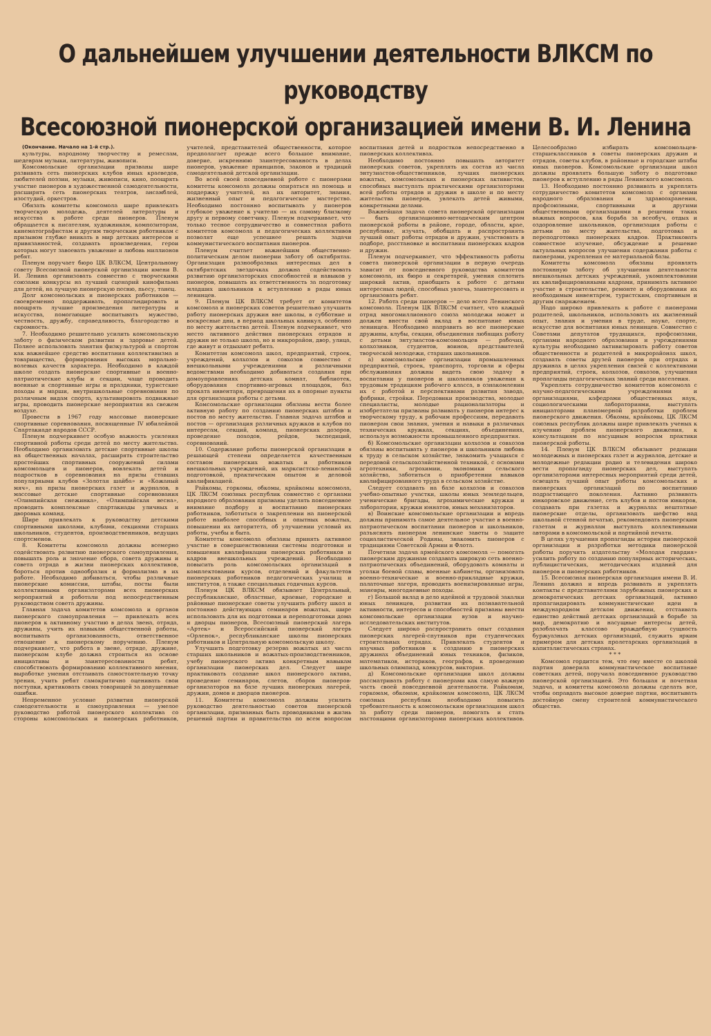О дальнейшем улучшении деятельности ВЛКСМ по руководству
Всесоюзной пионерской организацией имени В. И. Ленина
(Окончание. Начало на 1-й стр.).
культуры, народному творчеству и ремеслам, шедеврам музыки, литературы, живописи.
Комсомольские организации призваны шире развивать сеть пионерских клубов юных краеведов, любителей поэзии, музыки, живописи, кино, поощрять участие пионеров в художественной самодеятельности, расширять сеть пионерских театров, ансамблей, изостудий, оркестров.
Обязать комитеты комсомола шире привлекать творческую молодежь, деятелей литературы и искусства к работе среди пионеров. Пленум обращается к писателям, художникам, композиторам, кинематографистам и другим творческим работникам с призывом глубже вникать в мир детских интересов и привязанностей, создавать произведения, герои которых могут завоевать уважение и любовь миллионов ребят.
Пленум поручает бюро ЦК ВЛКСМ, Центральному совету Всесоюзной пионерской организации имени В. И. Ленина организовать совместно с творческими союзами конкурсы на лучший сценарий кинофильма для детей, на лучшую пионерскую песню, пьесу, танец.
Долг комсомольских и пионерских работников — своевременно поддерживать, пропагандировать и поощрять лучшие произведения литературы и искусства, помогающие воспитывать мужество, честность, дружбу, справедливость, благородство и скромность.
7. Необходимо решительно усилить комсомольскую заботу о физическом развитии и здоровье детей. Полнее использовать занятия физкультурой и спортом как важнейшее средство воспитания коллективизма и товарищества, формирования высоких морально-волевых качеств характера. Необходимо в каждой школе создать пионерские спортивные и военно-патриотические клубы и секции, чаще проводить военные и спортивные игры и праздники, туристские походы и марши, внутришкольные соревнования по различным видам спорта, культивировать подвижные игры, проводить пионерские мероприятия на свежем воздухе.
Провести в 1967 году массовые пионерские спортивные соревнования, посвященные IV юбилейной Спартакиаде народов СССР.
Пленум подчеркивает особую важность усиления спортивной работы среди детей по месту жительства. Необходимо организовать детские спортивные школы на общественных началах, расширять строительство простейших спортивных сооружений силами комсомольцев и пионеров, вовлекать детей и подростков в соревнования на призы ставших популярными клубов «Золотая шайба» и «Кожаный мяч», на призы пионерских газет и журналов, в массовые детские спортивные соревнования «Олимпийская снежинка», «Олимпийская весна», проводить комплексные спартакиады уличных и дворовых команд.
Шире привлекать к руководству детскими спортивными школами, клубами, секциями старших школьников, студентов, производственников, ведущих спортсменов.
8. Комитеты комсомола должны всемерно содействовать развитию пионерского самоуправления, повышать роль и значение сбора, совета дружины и совета отряда в жизни пионерских коллективов, бороться против однообразия и формализма в их работе. Необходимо добиваться, чтобы различные пионерские комиссии, штабы, посты были коллективными организаторами всех пионерских мероприятий и работали под непосредственным руководством совета дружины.
Главная задача комитетов комсомола и органов пионерского самоуправления — привлекать всех пионеров к активному участию в делах звена, отряда, дружины, учить их навыкам общественной работы, воспитывать организованность, ответственное отношение к пионерскому поручению. Пленум подчеркивает, что работа в звене, отряде, дружине, пионерском клубе должна строиться на основе инициативы и заинтересованности ребят, способствовать формированию коллективного мнения, выработке умения отстаивать самостоятельную точку зрения, учить ребят самокритично оценивать свои поступки, критиковать своих товарищей за допущенные ошибки.
Непременное условие развития пионерской самодеятельности и самоуправления — умелое руководство работой пионерского коллектива со стороны комсомольских и пионерских работников, учителей, представителей общественности, которое предполагает прежде всего большое внимание, доверие, искреннюю заинтересованность в делах пионеров, уважение принципов, законов и традиций самодеятельной детской организации.
Во всей своей повседневной работе с пионерами комитеты комсомола должны опираться на помощь и поддержку учителей, на их авторитет, знания, жизненный опыт и педагогическое мастерство. Необходимо постоянно воспитывать у пионеров глубокое уважение к учителю — их самому близкому другу и первому советчику. Пленум подчеркивает, что только тесное сотрудничество и совместная работа комитетов комсомола и педагогических коллективов позволят еще успешнее решать задачи коммунистического воспитания пионеров.
Пленум считает важнейшим общественно-политическим делом пионерии заботу об октябрятах. Организация разнообразных интересных дел в октябрятских звездочках должна содействовать развитию организаторских способностей и навыков у пионеров, повышать их ответственность за подготовку младших школьников к вступлению в ряды юных ленинцев.
9. Пленум ЦК ВЛКСМ требует от комитетов комсомола и пионерских советов решительно улучшить работу пионерских дружин вне школы, в субботние и воскресные дни, в период школьных каникул, особенно по месту жительства детей. Пленум подчеркивает, что место активного действия пионерских отрядов и дружин не только школа, но и микрорайон, двор, улица, где живут и отдыхают ребята.
Комитетам комсомола школ, предприятий, строек, учреждений, колхозов и совхозов совместно с внешкольными учреждениями и различными ведомствами необходимо добиваться создания при домоуправлениях детских комнат, библиотек, оборудования спортивно-игровых площадок, баз проката инвентаря, превращения их в опорные пункты для организации работы с детьми.
Комсомольские организации обязаны вести более активную работу по созданию пионерских штабов и постов по месту жительства. Главная задача штабов и постов — организация различных кружков и клубов по интересам, секций, команд, пионерских дозоров, проведение походов, рейдов, экспедиций, соревнований.
10. Содержание работы пионерской организации в решающей степени определяется качественным составом пионерских вожатых и работников внешкольных учреждений, их марксистско-ленинской подготовкой, практическим опытом и деловой квалификацией.
Райкомы, горкомы, обкомы, крайкомы комсомола, ЦК ЛКСМ союзных республик совместно с органами народного образования призваны уделять повседневное внимание подбору и воспитанию пионерских работников, заботиться о закреплении на пионерской работе наиболее способных и опытных вожатых, повышении их авторитета, об улучшении условий их работы, учебы и быта.
Комитеты комсомола обязаны принять активное участие в совершенствовании системы подготовки и повышения квалификации пионерских работников и кадров внешкольных учреждений. Необходимо повысить роль комсомольских организаций в комплектовании курсов, отделений и факультетов пионерских работников педагогических училищ и институтов, а также специальных годичных курсов.
Пленум ЦК ВЛКСМ обязывает Центральный, республиканские, областные, краевые, городские и районные пионерские советы улучшить работу школ и постоянно действующих семинаров вожатых, шире использовать для их подготовки и переподготовки дома и дворцы пионеров, Всесоюзный пионерский лагерь «Артек» и Всероссийский пионерский лагерь «Орленок», республиканские школы пионерских работников и Центральную комсомольскую школу.
Улучшить подготовку резерва вожатых из числа старших школьников и вожатых-производственников, учебу пионерского актива конкретным навыкам организации пионерских дел. Следует шире практиковать создание школ пионерского актива, проведение семинаров, слетов, сборов пионеров-организаторов на базе лучших пионерских лагерей, дружин, домов и дворцов пионеров.
11. Комитеты комсомола должны усилить руководство деятельностью советов пионерской организации, призванных быть проводниками в жизнь решений партии и правительства по всем вопросам воспитания детей и подростков непосредственно в пионерских коллективах.
Необходимо постоянно повышать авторитет пионерских советов, укреплять их состав из числа энтузиастов-общественников, лучших пионерских вожатых, комсомольских и пионерских активистов, способных выступать практическими организаторами всей работы отрядов и дружин в школе и по месту жительства пионеров, увлекать детей живыми, конкретными делами.
Важнейшая задача совета пионерской организации — быть организационно-методическим центром пионерской работы в районе, городе, области, крае, республике, изучать, обобщать и распространять лучший опыт работы отрядов и дружин, участвовать в подборе, расстановке и воспитании пионерских кадров и дружин.
Пленум подчеркивает, что эффективность работы совета пионерской организации в первую очередь зависит от повседневного руководства комитетов комсомола, их бюро и секретарей, умения сплотить широкий актив, приобщить к работе с детьми интересных людей, способных увлечь, заинтересовать и организовать ребят.
12. Работа среди пионеров — дело всего Ленинского комсомола. Пленум ЦК ВЛКСМ считает, что каждый отряд многомиллионного союза молодежи может и должен внести свой вклад в воспитание юных ленинцев. Необходимо направить во все пионерские дружины, клубы, секции, объединения любящих работу с детьми энтузиастов-комсомольцев — рабочих, колхозников, студентов, воинов, представителей творческой молодежи, старших школьников.
а) комсомольские организации промышленных предприятий, строек, транспорта, торговли и сферы обслуживания должны видеть свою задачу в воспитании у пионеров и школьников уважения к трудовым традициям рабочего класса, в ознакомлении их с работой и перспективами развития завода, фабрики, стройки. Передовики производства, молодые специалисты, молодые рационализаторы и изобретатели призваны развивать у пионеров интерес к творческому труду, к рабочим профессиям, передавать пионерам свои знания, умения и навыки в различных технических кружках, секциях, объединениях, используя возможности промышленного предприятия.
б) Комсомольские организации колхозов и совхозов обязаны воспитывать у пионеров и школьников любовь к труду в сельском хозяйстве, знакомить учащихся с передовой сельскохозяйственной техникой, с основами агротехники, агрохимии, экономики сельского хозяйства, заботиться о приобретении навыков квалифицированного труда в сельском хозяйстве.
Следует создавать на базе колхозов и совхозов учебно-опытные участки, школы юных земледельцев, ученические бригады, агрохимические кружки и лаборатории, кружки юннатов, юных механизаторов.
в) Воинские комсомольские организации и впредь должны принимать самое деятельное участие в военно-патриотическом воспитании пионеров и школьников, разъяснять пионерам ленинские заветы о защите социалистической Родины, знакомить пионеров с традициями Советской Армии и Флота.
Почетная задача армейского комсомола — помогать пионерским дружинам создавать широкую сеть военно-патриотических объединений, оборудовать комнаты и уголки боевой славы, военные кабинеты, организовать военно-технические и военно-прикладные кружки, палаточные лагеря, проводить военизированные игры, маневры, многодневные походы.
г) Большой вклад в дело идейной и трудовой закалки юных ленинцев, развития их познавательной активности, интересов и способностей призваны внести комсомольские организации вузов и научно-исследовательских институтов.
Следует широко распространить опыт создания пионерских лагерей-спутников при студенческих строительных отрядах. Привлекать студентов и научных работников к созданию в пионерских дружинах объединений юных техников, физиков, математиков, историков, географов, к проведению школьных олимпиад, конкурсов, викторин.
д) Комсомольские организации школ должны рассматривать работу с пионерами как самую важную часть своей повседневной деятельности. Райкомам, горкомам, обкомам, крайкомам комсомола, ЦК ЛКСМ союзных республик необходимо повысить требовательность к комсомольским организациям школ за работу среди пионеров, помогать и стать настоящими организаторами пионерских коллективов. Целесообразно избирать комсомольцев-старшеклассников в советы пионерских дружин и отрядов, советы клубов, в районные и городские штабы юных пионеров. Комсомольские организации школ должны проявлять большую заботу о подготовке пионеров к вступлению в ряды Ленинского комсомола.
13. Необходимо постоянно развивать и укреплять сотрудничество комитетов комсомола с органами народного образования и здравоохранения, профсоюзными, спортивными и другими общественными организациями в решении таких важных вопросов, как борьба за всеобуч, отдых и оздоровление школьников, организация работы с детьми по месту жительства, подготовка и переподготовка пионерских кадров. Практиковать совместное изучение, обсуждение и решение актуальных вопросов улучшения содержания работы с пионерами, укрепления ее материальной базы.
Комитеты комсомола обязаны проявлять постоянную заботу об улучшении деятельности внешкольных детских учреждений, укомплектовании их квалифицированными кадрами, принимать активное участие в строительстве, ремонте и оборудовании их необходимым инвентарем, туристским, спортивным и другим снаряжением.
Надо широко привлекать к работе с пионерами родителей, школьников, использовать их жизненный опыт, знания и умения в труде, науке, спорте, искусстве для воспитания юных ленинцев. Совместно с Советами депутатов трудящихся, профсоюзами, органами народного образования и учреждениями культуры необходимо активизировать работу советов общественности и родителей в микрорайонах школ, создавать советы друзей пионеров при отрядах и дружинах в целях укрепления связей с коллективами предприятий, строек, колхозов, совхозов, улучшения пропаганды педагогических знаний среди населения.
Укреплять сотрудничество комитетов комсомола с научно-педагогическими учреждениями и организациями, кафедрами общественных наук, социологическими лабораториями, выступать инициаторами планомерной разработки проблем пионерского движения. Обкомы, крайкомы, ЦК ЛКСМ союзных республик должны шире привлекать ученых к изучению проблем пионерского движения, к консультациям по насущным вопросам практики пионерской работы.
14. Пленум ЦК ВЛКСМ обязывает редакции молодежных и пионерских газет и журналов, детские и молодежные редакции радио и телевидения широко вести пропаганду пионерских дел, выступать организаторами интересных мероприятий среди детей, освещать лучший опыт работы комсомольских и пионерских организаций по воспитанию подрастающего поколения. Активно развивать юнкоровское движение, сеть клубов и постов юнкоров, создавать при газетах и журналах нештатные пионерские отделы, организовать шефство над школьной стенной печатью, рекомендовать пионерским газетам и журналам выступать коллективными авторами в комсомольской и партийной печати.
В целях улучшения пропаганды истории пионерской организации и разработки методики пионерской работы поручить издательству «Молодая гвардия» усилить работу по созданию популярных исторических, публицистических, методических изданий для пионеров и пионерских работников.
15. Всесоюзная пионерская организация имени В. И. Ленина должна и впредь развивать и укреплять контакты с представителями зарубежных пионерских и демократических детских организаций, активно пропагандировать коммунистические идеи в международном детском движении, отстаивать единство действий детских организаций в борьбе за мир, демократию и насущные интересы детей, разоблачать классово враждебную сущность буржуазных детских организаций, служить ярким примером для детских пролетарских организаций в капиталистических странах.
* * *
Комсомол гордится тем, что ему вместе со школой партия доверила коммунистическое воспитание советских детей, поручила повседневное руководство пионерской организацией. Это большая и почетная задача, и комитеты комсомола должны сделать все, чтобы оправдать высокое доверие партии, воспитывать достойную смену строителей коммунистического общества.